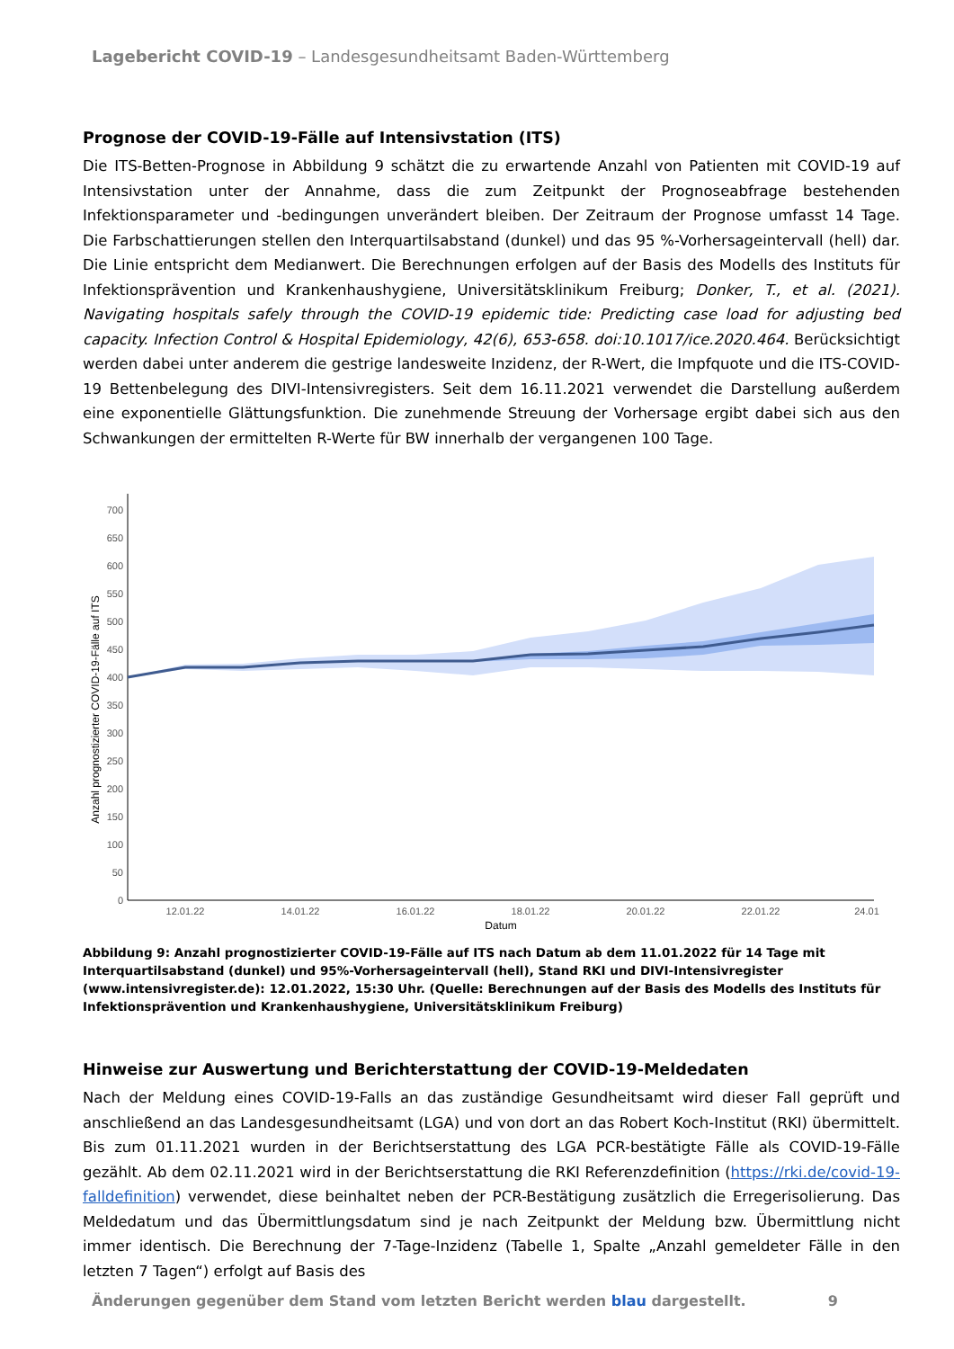Lagebericht COVID-19 – Landesgesundheitsamt Baden-Württemberg
Prognose der COVID-19-Fälle auf Intensivstation (ITS)
Die ITS-Betten-Prognose in Abbildung 9 schätzt die zu erwartende Anzahl von Patienten mit COVID-19 auf Intensivstation unter der Annahme, dass die zum Zeitpunkt der Prognoseabfrage bestehenden Infektionsparameter und -bedingungen unverändert bleiben. Der Zeitraum der Prognose umfasst 14 Tage. Die Farbschattierungen stellen den Interquartilsabstand (dunkel) und das 95 %-Vorhersageintervall (hell) dar. Die Linie entspricht dem Medianwert. Die Berechnungen erfolgen auf der Basis des Modells des Instituts für Infektionsprävention und Krankenhaushygiene, Universitätsklinikum Freiburg; Donker, T., et al. (2021). Navigating hospitals safely through the COVID-19 epidemic tide: Predicting case load for adjusting bed capacity. Infection Control & Hospital Epidemiology, 42(6), 653-658. doi:10.1017/ice.2020.464. Berücksichtigt werden dabei unter anderem die gestrige landesweite Inzidenz, der R-Wert, die Impfquote und die ITS-COVID-19 Bettenbelegung des DIVI-Intensivregisters. Seit dem 16.11.2021 verwendet die Darstellung außerdem eine exponentielle Glättungsfunktion. Die zunehmende Streuung der Vorhersage ergibt dabei sich aus den Schwankungen der ermittelten R-Werte für BW innerhalb der vergangenen 100 Tage.
0
50
100
150
200
250
300
350
400
450
500
550
600
650
700
Anzahl prognostizierter COVID-19-Fälle auf ITS
12.01.22
14.01.22
16.01.22
18.01.22
20.01.22
22.01.22
24.01
Datum
Abbildung 9: Anzahl prognostizierter COVID-19-Fälle auf ITS nach Datum ab dem 11.01.2022 für 14 Tage mit Interquartilsabstand (dunkel) und 95%-Vorhersageintervall (hell), Stand RKI und DIVI-Intensivregister (www.intensivregister.de): 12.01.2022, 15:30 Uhr. (Quelle: Berechnungen auf der Basis des Modells des Instituts für Infektionsprävention und Krankenhaushygiene, Universitätsklinikum Freiburg)
Hinweise zur Auswertung und Berichterstattung der COVID-19-Meldedaten
Nach der Meldung eines COVID-19-Falls an das zuständige Gesundheitsamt wird dieser Fall geprüft und anschließend an das Landesgesundheitsamt (LGA) und von dort an das Robert Koch-Institut (RKI) übermittelt. Bis zum 01.11.2021 wurden in der Berichtserstattung des LGA PCR-bestätigte Fälle als COVID-19-Fälle gezählt. Ab dem 02.11.2021 wird in der Berichtserstattung die RKI Referenzdefinition (https://rki.de/covid-19-falldefinition) verwendet, diese beinhaltet neben der PCR-Bestätigung zusätzlich die Erregerisolierung. Das Meldedatum und das Übermittlungsdatum sind je nach Zeitpunkt der Meldung bzw. Übermittlung nicht immer identisch. Die Berechnung der 7-Tage-Inzidenz (Tabelle 1, Spalte „Anzahl gemeldeter Fälle in den letzten 7 Tagen“) erfolgt auf Basis des
Änderungen gegenüber dem Stand vom letzten Bericht werden blau dargestellt. 9